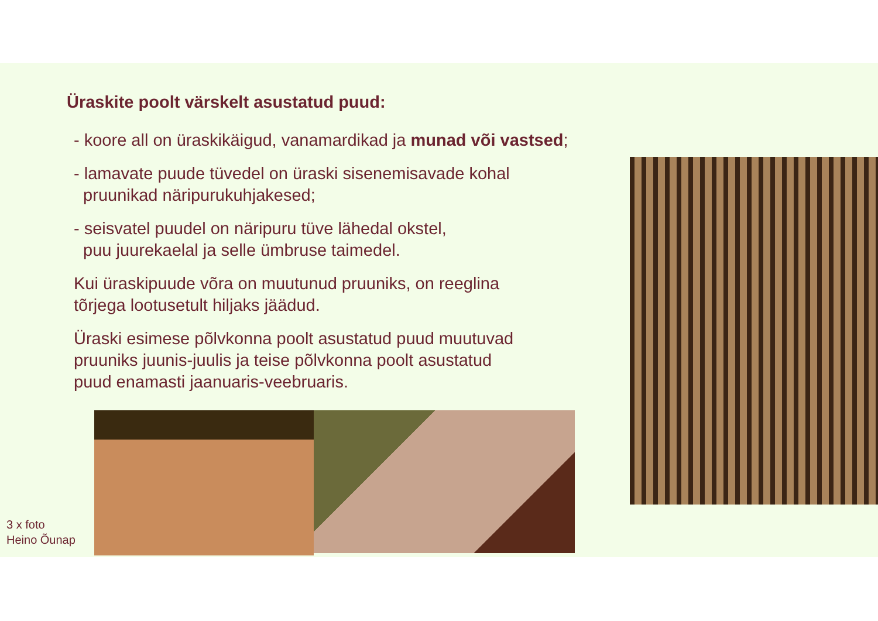Üraskite poolt värskelt asustatud puud:
- koore all on üraskikäigud, vanamardikad ja munad või vastsed;
- lamavate puude tüvedel on üraski sisenemisavade kohal
pruunikad näripurukuhjakesed;
- seisvatel puudel on näripuru tüve lähedal okstel,
puu juurekaelal ja selle ümbruse taimedel.
Kui üraskipuude võra on muutunud pruuniks, on reeglina
tõrjega lootusetult hiljaks jäädud.
Üraski esimese põlvkonna poolt asustatud puud muutuvad
pruuniks juunis-juulis ja teise põlvkonna poolt asustatud
puud enamasti jaanuaris-veebruaris.
3 x foto
Heino Õunap